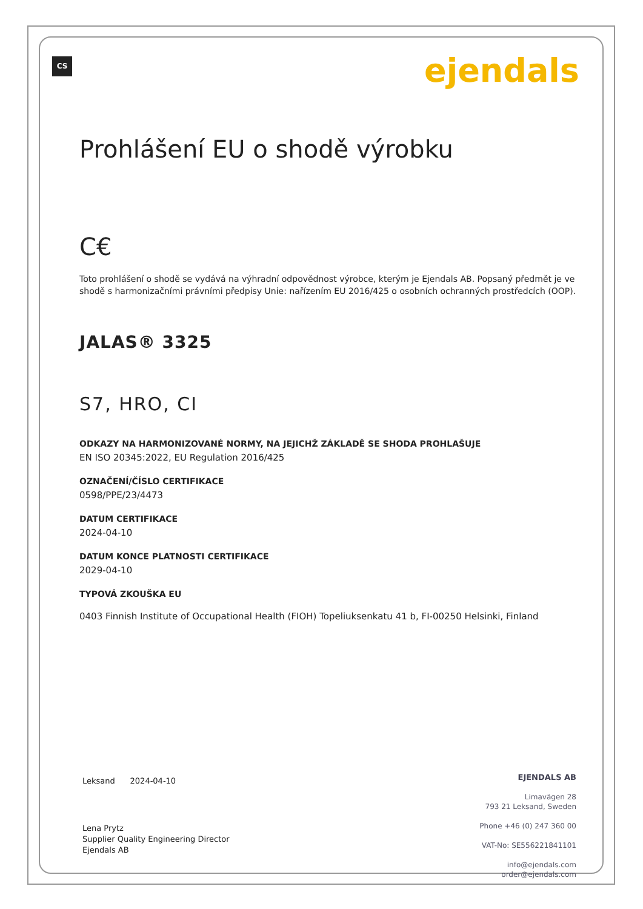CS ejendals
Prohlášení EU o shodě výrobku
C€
Toto prohlášení o shodě se vydává na výhradní odpovědnost výrobce, kterým je Ejendals AB. Popsaný předmět je ve shodě s harmonizačními právními předpisy Unie: nařízením EU 2016/425 o osobních ochranných prostředcích (OOP).
JALAS® 3325
S7, HRO, CI
ODKAZY NA HARMONIZOVANÉ NORMY, NA JEJICHŽ ZÁKLADĚ SE SHODA PROHLAŠUJE
EN ISO 20345:2022, EU Regulation 2016/425
OZNAČENÍ/ČÍSLO CERTIFIKACE
0598/PPE/23/4473
DATUM CERTIFIKACE
2024-04-10
DATUM KONCE PLATNOSTI CERTIFIKACE
2029-04-10
TYPOVÁ ZKOUŠKA EU
0403 Finnish Institute of Occupational Health (FIOH) Topeliuksenkatu 41 b, FI-00250 Helsinki, Finland
Leksand 2024-04-10
Lena Prytz
Supplier Quality Engineering Director
Ejendals AB
EJENDALS AB
Limavägen 28
793 21 Leksand, Sweden
Phone +46 (0) 247 360 00
VAT-No: SE556221841101
info@ejendals.com
order@ejendals.com